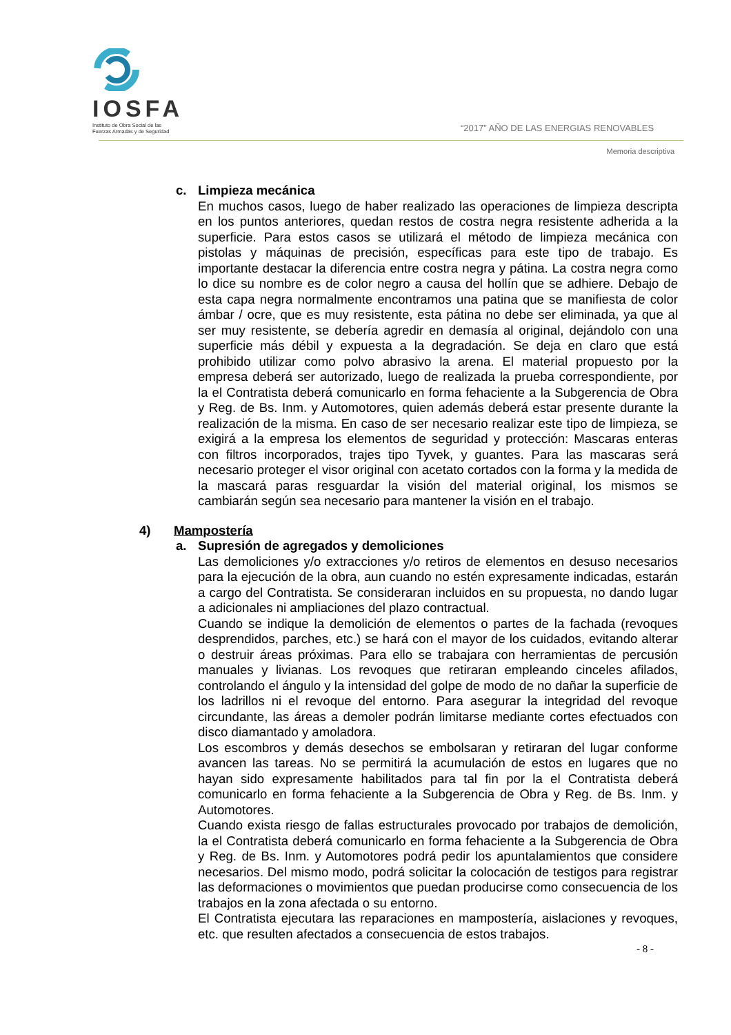IOSFA
Instituto de Obra Social de las
Fuerzas Armadas y de Seguridad
“2017” AÑO DE LAS ENERGIAS RENOVABLES
Memoria descriptiva
c. Limpieza mecánica
En muchos casos, luego de haber realizado las operaciones de limpieza descripta en los puntos anteriores, quedan restos de costra negra resistente adherida a la superficie. Para estos casos se utilizará el método de limpieza mecánica con pistolas y máquinas de precisión, específicas para este tipo de trabajo. Es importante destacar la diferencia entre costra negra y pátina. La costra negra como lo dice su nombre es de color negro a causa del hollín que se adhiere. Debajo de esta capa negra normalmente encontramos una patina que se manifiesta de color ámbar / ocre, que es muy resistente, esta pátina no debe ser eliminada, ya que al ser muy resistente, se debería agredir en demasía al original, dejándolo con una superficie más débil y expuesta a la degradación. Se deja en claro que está prohibido utilizar como polvo abrasivo la arena. El material propuesto por la empresa deberá ser autorizado, luego de realizada la prueba correspondiente, por la el Contratista deberá comunicarlo en forma fehaciente a la Subgerencia de Obra y Reg. de Bs. Inm. y Automotores, quien además deberá estar presente durante la realización de la misma. En caso de ser necesario realizar este tipo de limpieza, se exigirá a la empresa los elementos de seguridad y protección: Mascaras enteras con filtros incorporados, trajes tipo Tyvek, y guantes. Para las mascaras será necesario proteger el visor original con acetato cortados con la forma y la medida de la mascará paras resguardar la visión del material original, los mismos se cambiarán según sea necesario para mantener la visión en el trabajo.
4) Mampostería
a. Supresión de agregados y demoliciones
Las demoliciones y/o extracciones y/o retiros de elementos en desuso necesarios para la ejecución de la obra, aun cuando no estén expresamente indicadas, estarán a cargo del Contratista. Se consideraran incluidos en su propuesta, no dando lugar a adicionales ni ampliaciones del plazo contractual.
Cuando se indique la demolición de elementos o partes de la fachada (revoques desprendidos, parches, etc.) se hará con el mayor de los cuidados, evitando alterar o destruir áreas próximas. Para ello se trabajara con herramientas de percusión manuales y livianas. Los revoques que retiraran empleando cinceles afilados, controlando el ángulo y la intensidad del golpe de modo de no dañar la superficie de los ladrillos ni el revoque del entorno. Para asegurar la integridad del revoque circundante, las áreas a demoler podrán limitarse mediante cortes efectuados con disco diamantado y amoladora.
Los escombros y demás desechos se embolsaran y retiraran del lugar conforme avancen las tareas. No se permitirá la acumulación de estos en lugares que no hayan sido expresamente habilitados para tal fin por la el Contratista deberá comunicarlo en forma fehaciente a la Subgerencia de Obra y Reg. de Bs. Inm. y Automotores.
Cuando exista riesgo de fallas estructurales provocado por trabajos de demolición, la el Contratista deberá comunicarlo en forma fehaciente a la Subgerencia de Obra y Reg. de Bs. Inm. y Automotores podrá pedir los apuntalamientos que considere necesarios. Del mismo modo, podrá solicitar la colocación de testigos para registrar las deformaciones o movimientos que puedan producirse como consecuencia de los trabajos en la zona afectada o su entorno.
El Contratista ejecutara las reparaciones en mampostería, aislaciones y revoques, etc. que resulten afectados a consecuencia de estos trabajos.
- 8 -